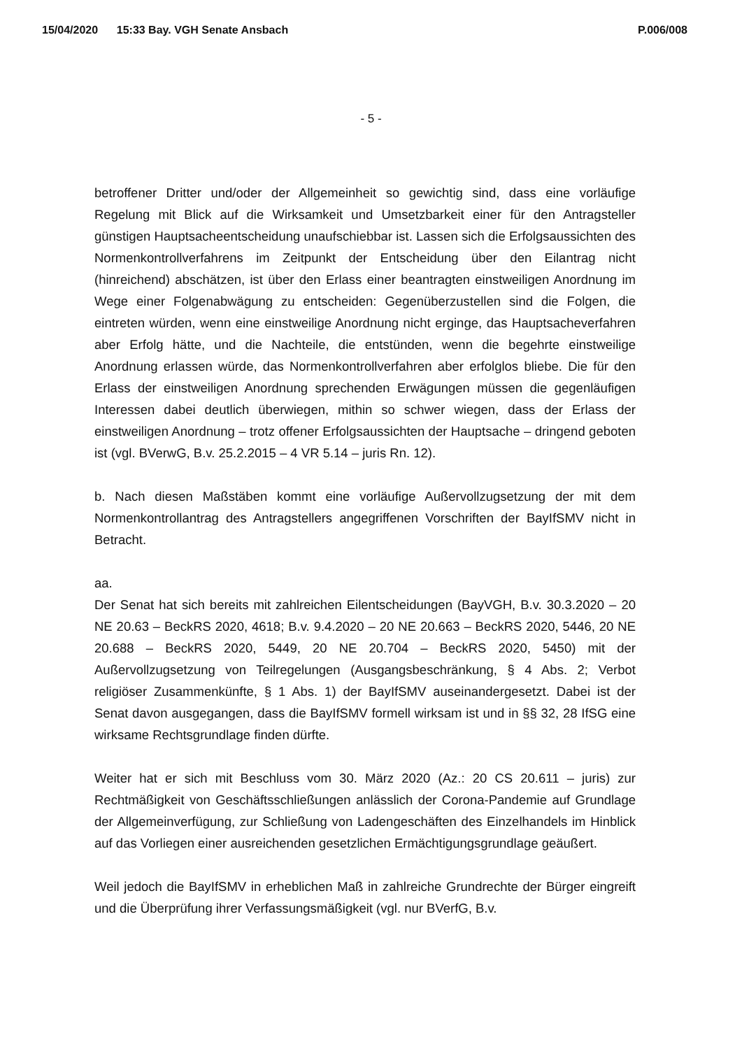15/04/2020 15:33 Bay. VGH Senate Ansbach P.006/008
- 5 -
betroffener Dritter und/oder der Allgemeinheit so gewichtig sind, dass eine vorläufige Regelung mit Blick auf die Wirksamkeit und Umsetzbarkeit einer für den Antragsteller günstigen Hauptsacheentscheidung unaufschiebbar ist. Lassen sich die Erfolgsaussichten des Normenkontrollverfahrens im Zeitpunkt der Entscheidung über den Eilantrag nicht (hinreichend) abschätzen, ist über den Erlass einer beantragten einstweiligen Anordnung im Wege einer Folgenabwägung zu entscheiden: Gegenüberzustellen sind die Folgen, die eintreten würden, wenn eine einstweilige Anordnung nicht erginge, das Hauptsacheverfahren aber Erfolg hätte, und die Nachteile, die entstünden, wenn die begehrte einstweilige Anordnung erlassen würde, das Normenkontrollverfahren aber erfolglos bliebe. Die für den Erlass der einstweiligen Anordnung sprechenden Erwägungen müssen die gegenläufigen Interessen dabei deutlich überwiegen, mithin so schwer wiegen, dass der Erlass der einstweiligen Anordnung – trotz offener Erfolgsaussichten der Hauptsache – dringend geboten ist (vgl. BVerwG, B.v. 25.2.2015 – 4 VR 5.14 – juris Rn. 12).
b. Nach diesen Maßstäben kommt eine vorläufige Außervollzugsetzung der mit dem Normenkontrollantrag des Antragstellers angegriffenen Vorschriften der BayIfSMV nicht in Betracht.
aa.
Der Senat hat sich bereits mit zahlreichen Eilentscheidungen (BayVGH, B.v. 30.3.2020 – 20 NE 20.63 – BeckRS 2020, 4618; B.v. 9.4.2020 – 20 NE 20.663 – BeckRS 2020, 5446, 20 NE 20.688 – BeckRS 2020, 5449, 20 NE 20.704 – BeckRS 2020, 5450) mit der Außervollzugsetzung von Teilregelungen (Ausgangsbeschränkung, § 4 Abs. 2; Verbot religiöser Zusammenkünfte, § 1 Abs. 1) der BayIfSMV auseinandergesetzt. Dabei ist der Senat davon ausgegangen, dass die BayIfSMV formell wirksam ist und in §§ 32, 28 IfSG eine wirksame Rechtsgrundlage finden dürfte.
Weiter hat er sich mit Beschluss vom 30. März 2020 (Az.: 20 CS 20.611 – juris) zur Rechtmäßigkeit von Geschäftsschließungen anlässlich der Corona-Pandemie auf Grundlage der Allgemeinverfügung, zur Schließung von Ladengeschäften des Einzelhandels im Hinblick auf das Vorliegen einer ausreichenden gesetzlichen Ermächtigungsgrundlage geäußert.
Weil jedoch die BayIfSMV in erheblichen Maß in zahlreiche Grundrechte der Bürger eingreift und die Überprüfung ihrer Verfassungsmäßigkeit (vgl. nur BVerfG, B.v.